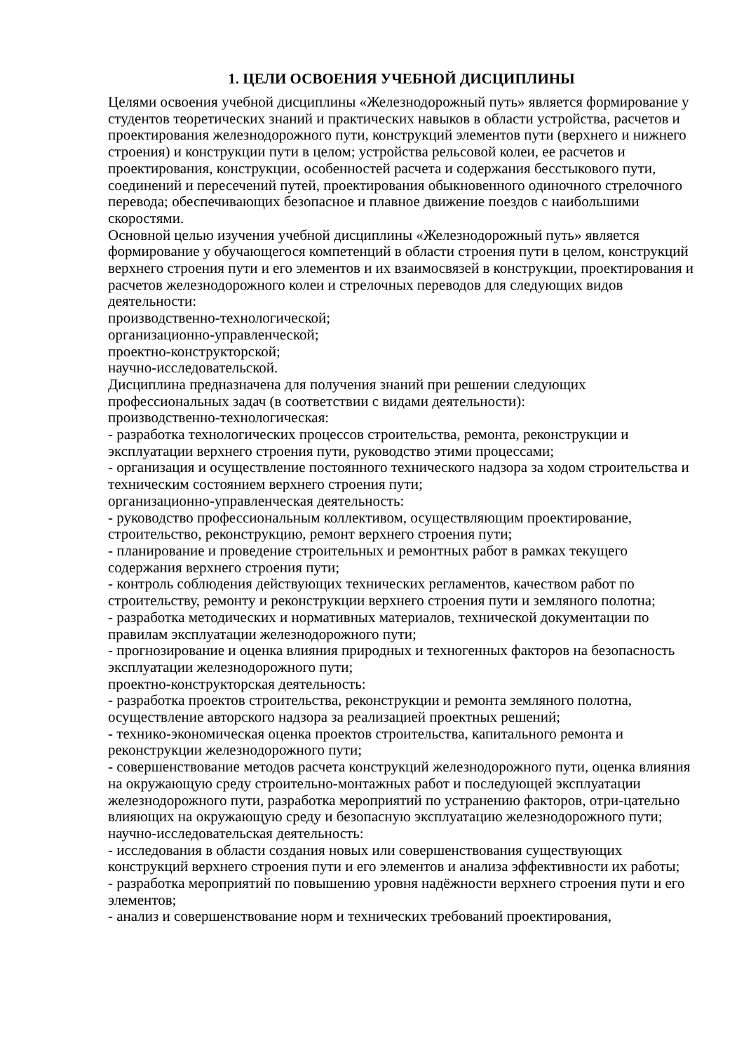1. ЦЕЛИ ОСВОЕНИЯ УЧЕБНОЙ ДИСЦИПЛИНЫ
Целями освоения учебной дисциплины «Железнодорожный путь» является формирование у студентов теоретических знаний и практических навыков в области устройства, расчетов и проектирования железнодорожного пути, конструкций элементов пути (верхнего и нижнего строения) и конструкции пути в целом; устройства рельсовой колеи, ее расчетов и проектирования, конструкции, особенностей расчета и содержания бесстыкового пути, соединений и пересечений путей, проектирования обыкновенного одиночного стрелочного перевода; обеспечивающих безопасное и плавное движение поездов с наибольшими скоростями.
Основной целью изучения учебной дисциплины «Железнодорожный путь» является формирование у обучающегося компетенций в области строения пути в целом, конструкций верхнего строения пути и его элементов и их взаимосвязей в конструкции, проектирования и расчетов железнодорожного колеи и стрелочных переводов для следующих видов деятельности:
производственно-технологической;
организационно-управленческой;
проектно-конструкторской;
научно-исследовательской.
Дисциплина предназначена для получения знаний при решении следующих профессиональных задач (в соответствии с видами деятельности):
производственно-технологическая:
- разработка технологических процессов строительства, ремонта, реконструкции и эксплуатации верхнего строения пути, руководство этими процессами;
- организация и осуществление постоянного технического надзора за ходом строительства и техническим состоянием верхнего строения пути;
организационно-управленческая деятельность:
- руководство профессиональным коллективом, осуществляющим проектирование, строительство, реконструкцию, ремонт верхнего строения пути;
- планирование и проведение строительных и ремонтных работ в рамках текущего содержания верхнего строения пути;
- контроль соблюдения действующих технических регламентов, качеством работ по строительству, ремонту и реконструкции верхнего строения пути и земляного полотна;
- разработка методических и нормативных материалов, технической документации по правилам эксплуатации железнодорожного пути;
- прогнозирование и оценка влияния природных и техногенных факторов на безопасность эксплуатации железнодорожного пути;
проектно-конструкторская деятельность:
- разработка проектов строительства, реконструкции и ремонта земляного полотна, осуществление авторского надзора за реализацией проектных решений;
- технико-экономическая оценка проектов строительства, капитального ремонта и реконструкции железнодорожного пути;
- совершенствование методов расчета конструкций железнодорожного пути, оценка влияния на окружающую среду строительно-монтажных работ и последующей эксплуатации железнодорожного пути, разработка мероприятий по устранению факторов, отри-цательно влияющих на окружающую среду и безопасную эксплуатацию железнодорожного пути;
научно-исследовательская деятельность:
- исследования в области создания новых или совершенствования существующих конструкций верхнего строения пути и его элементов и анализа эффективности их работы;
- разработка мероприятий по повышению уровня надёжности верхнего строения пути и его элементов;
- анализ и совершенствование норм и технических требований проектирования,